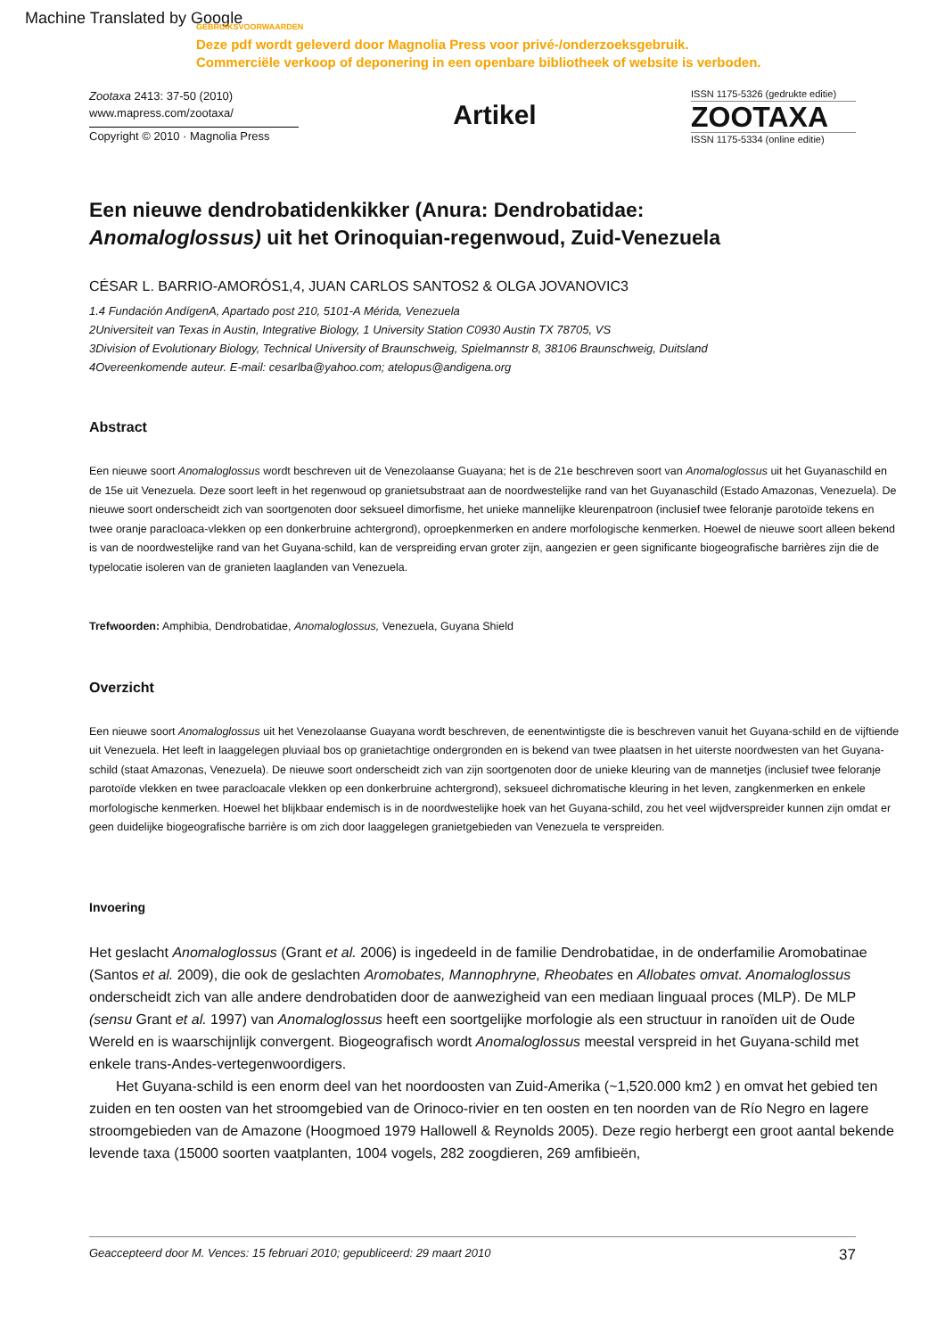Machine Translated by Google
GEBRUIKSVOORWAARDEN
Deze pdf wordt geleverd door Magnolia Press voor privé-/onderzoeksgebruik.
Commerciële verkoop of deponering in een openbare bibliotheek of website is verboden.
Zootaxa 2413: 37-50 (2010)
www.mapress.com/zootaxa/
Copyright © 2010 · Magnolia Press
Artikel
ISSN 1175-5326 (gedrukte editie)
ZOOTAXA
ISSN 1175-5334 (online editie)
Een nieuwe dendrobatidenkikker (Anura: Dendrobatidae:
Anomaloglossus) uit het Orinoquian-regenwoud, Zuid-Venezuela
CÉSAR L. BARRIO-AMORÓS1,4, JUAN CARLOS SANTOS2 & OLGA JOVANOVIC3
1.4 Fundación AndígenA, Apartado post 210, 5101-A Mérida, Venezuela
2Universiteit van Texas in Austin, Integrative Biology, 1 University Station C0930 Austin TX 78705, VS
3Division of Evolutionary Biology, Technical University of Braunschweig, Spielmannstr 8, 38106 Braunschweig, Duitsland
4Overeenkomende auteur. E-mail: cesarlba@yahoo.com; atelopus@andigena.org
Abstract
Een nieuwe soort Anomaloglossus wordt beschreven uit de Venezolaanse Guayana; het is de 21e beschreven soort van Anomaloglossus uit het Guyanaschild en de 15e uit Venezuela. Deze soort leeft in het regenwoud op granietsubstraat aan de noordwestelijke rand van het Guyanaschild (Estado Amazonas, Venezuela). De nieuwe soort onderscheidt zich van soortgenoten door seksueel dimorfisme, het unieke mannelijke kleurenpatroon (inclusief twee feloranje parotoïde tekens en twee oranje paracloaca-vlekken op een donkerbruine achtergrond), oproepkenmerken en andere morfologische kenmerken. Hoewel de nieuwe soort alleen bekend is van de noordwestelijke rand van het Guyana-schild, kan de verspreiding ervan groter zijn, aangezien er geen significante biogeografische barrières zijn die de typelocatie isoleren van de granieten laaglanden van Venezuela.
Trefwoorden: Amphibia, Dendrobatidae, Anomaloglossus, Venezuela, Guyana Shield
Overzicht
Een nieuwe soort Anomaloglossus uit het Venezolaanse Guayana wordt beschreven, de eenentwintigste die is beschreven vanuit het Guyana-schild en de vijftiende uit Venezuela. Het leeft in laaggelegen pluviaal bos op granietachtige ondergronden en is bekend van twee plaatsen in het uiterste noordwesten van het Guyana-schild (staat Amazonas, Venezuela). De nieuwe soort onderscheidt zich van zijn soortgenoten door de unieke kleuring van de mannetjes (inclusief twee feloranje parotoïde vlekken en twee paracloacale vlekken op een donkerbruine achtergrond), seksueel dichromatische kleuring in het leven, zangkenmerken en enkele morfologische kenmerken. Hoewel het blijkbaar endemisch is in de noordwestelijke hoek van het Guyana-schild, zou het veel wijdverspreider kunnen zijn omdat er geen duidelijke biogeografische barrière is om zich door laaggelegen granietgebieden van Venezuela te verspreiden.
Invoering
Het geslacht Anomaloglossus (Grant et al. 2006) is ingedeeld in de familie Dendrobatidae, in de onderfamilie Aromobatinae (Santos et al. 2009), die ook de geslachten Aromobates, Mannophryne, Rheobates en Allobates omvat. Anomaloglossus onderscheidt zich van alle andere dendrobatiden door de aanwezigheid van een mediaan linguaal proces (MLP). De MLP (sensu Grant et al. 1997) van Anomaloglossus heeft een soortgelijke morfologie als een structuur in ranoïden uit de Oude Wereld en is waarschijnlijk convergent. Biogeografisch wordt Anomaloglossus meestal verspreid in het Guyana-schild met enkele trans-Andes-vertegenwoordigers.
Het Guyana-schild is een enorm deel van het noordoosten van Zuid-Amerika (~1,520.000 km2 ) en omvat het gebied ten zuiden en ten oosten van het stroomgebied van de Orinoco-rivier en ten oosten en ten noorden van de Río Negro en lagere stroomgebieden van de Amazone (Hoogmoed 1979 Hallowell & Reynolds 2005). Deze regio herbergt een groot aantal bekende levende taxa (15000 soorten vaatplanten, 1004 vogels, 282 zoogdieren, 269 amfibieën,
Geaccepteerd door M. Vences: 15 februari 2010; gepubliceerd: 29 maart 2010 37